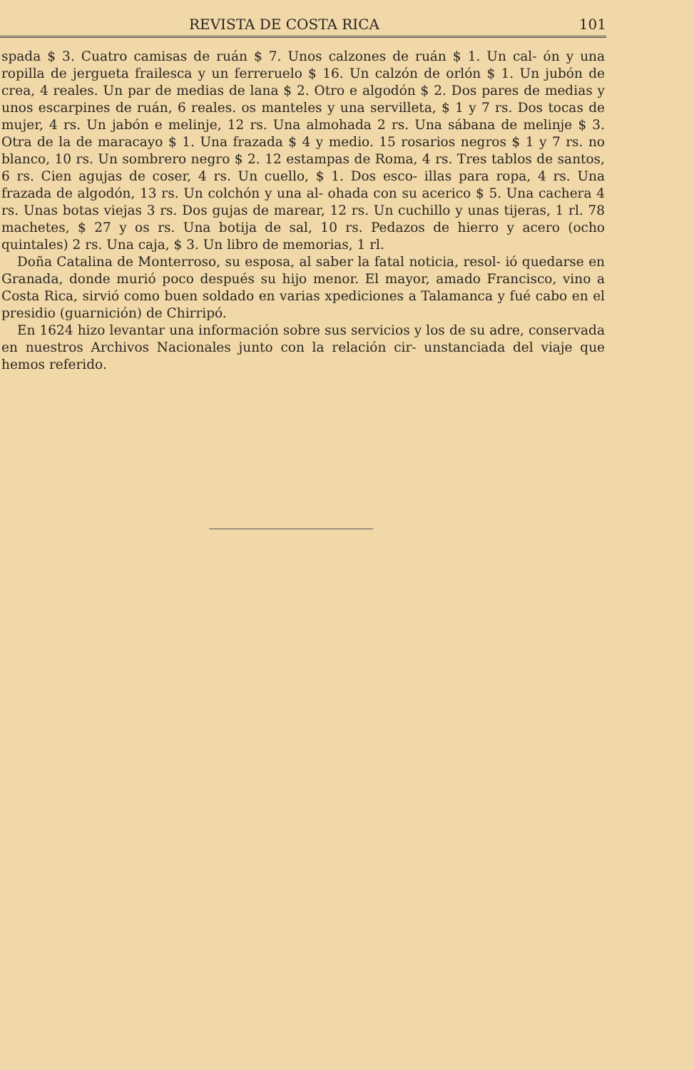REVISTA DE COSTA RICA 101
spada $ 3. Cuatro camisas de ruán $ 7. Unos calzones de ruán $ 1. Un cal- ón y una ropilla de jergueta frailesca y un ferreruelo $ 16. Un calzón de orlón $ 1. Un jubón de crea, 4 reales. Un par de medias de lana $ 2. Otro e algodón $ 2. Dos pares de medias y unos escarpines de ruán, 6 reales. os manteles y una servilleta, $ 1 y 7 rs. Dos tocas de mujer, 4 rs. Un jabón e melinje, 12 rs. Una almohada 2 rs. Una sábana de melinje $ 3. Otra de la de maracayo $ 1. Una frazada $ 4 y medio. 15 rosarios negros $ 1 y 7 rs. no blanco, 10 rs. Un sombrero negro $ 2. 12 estampas de Roma, 4 rs. Tres tablos de santos, 6 rs. Cien agujas de coser, 4 rs. Un cuello, $ 1. Dos esco- illas para ropa, 4 rs. Una frazada de algodón, 13 rs. Un colchón y una al- ohada con su acerico $ 5. Una cachera 4 rs. Unas botas viejas 3 rs. Dos gujas de marear, 12 rs. Un cuchillo y unas tijeras, 1 rl. 78 machetes, $ 27 y os rs. Una botija de sal, 10 rs. Pedazos de hierro y acero (ocho quintales) 2 rs. Una caja, $ 3. Un libro de memorias, 1 rl.
Doña Catalina de Monterroso, su esposa, al saber la fatal noticia, resol- ió quedarse en Granada, donde murió poco después su hijo menor. El mayor, amado Francisco, vino a Costa Rica, sirvió como buen soldado en varias xpediciones a Talamanca y fué cabo en el presidio (guarnición) de Chirripó.
En 1624 hizo levantar una información sobre sus servicios y los de su adre, conservada en nuestros Archivos Nacionales junto con la relación cir- unstanciada del viaje que hemos referido.